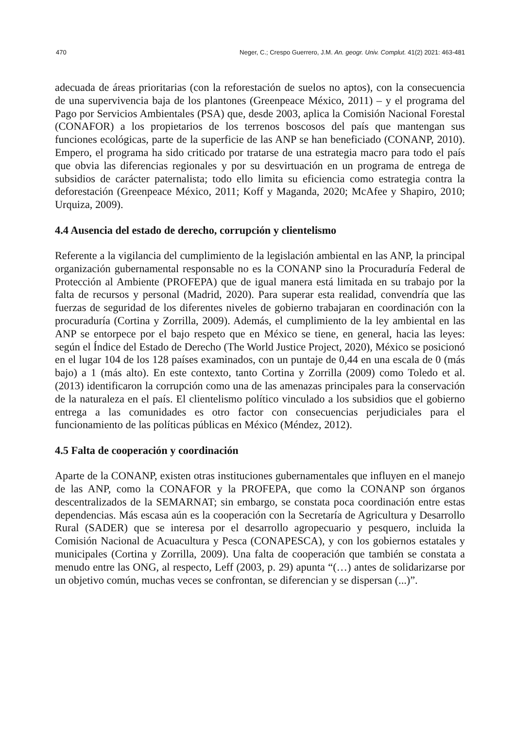470 Neger, C.; Crespo Guerrero, J.M. An. geogr. Univ. Complut. 41(2) 2021: 463-481
adecuada de áreas prioritarias (con la reforestación de suelos no aptos), con la consecuencia de una supervivencia baja de los plantones (Greenpeace México, 2011) – y el programa del Pago por Servicios Ambientales (PSA) que, desde 2003, aplica la Comisión Nacional Forestal (CONAFOR) a los propietarios de los terrenos boscosos del país que mantengan sus funciones ecológicas, parte de la superficie de las ANP se han beneficiado (CONANP, 2010). Empero, el programa ha sido criticado por tratarse de una estrategia macro para todo el país que obvia las diferencias regionales y por su desvirtuación en un programa de entrega de subsidios de carácter paternalista; todo ello limita su eficiencia como estrategia contra la deforestación (Greenpeace México, 2011; Koff y Maganda, 2020; McAfee y Shapiro, 2010; Urquiza, 2009).
4.4 Ausencia del estado de derecho, corrupción y clientelismo
Referente a la vigilancia del cumplimiento de la legislación ambiental en las ANP, la principal organización gubernamental responsable no es la CONANP sino la Procuraduría Federal de Protección al Ambiente (PROFEPA) que de igual manera está limitada en su trabajo por la falta de recursos y personal (Madrid, 2020). Para superar esta realidad, convendría que las fuerzas de seguridad de los diferentes niveles de gobierno trabajaran en coordinación con la procuraduría (Cortina y Zorrilla, 2009). Además, el cumplimiento de la ley ambiental en las ANP se entorpece por el bajo respeto que en México se tiene, en general, hacia las leyes: según el Índice del Estado de Derecho (The World Justice Project, 2020), México se posicionó en el lugar 104 de los 128 países examinados, con un puntaje de 0,44 en una escala de 0 (más bajo) a 1 (más alto). En este contexto, tanto Cortina y Zorrilla (2009) como Toledo et al. (2013) identificaron la corrupción como una de las amenazas principales para la conservación de la naturaleza en el país. El clientelismo político vinculado a los subsidios que el gobierno entrega a las comunidades es otro factor con consecuencias perjudiciales para el funcionamiento de las políticas públicas en México (Méndez, 2012).
4.5 Falta de cooperación y coordinación
Aparte de la CONANP, existen otras instituciones gubernamentales que influyen en el manejo de las ANP, como la CONAFOR y la PROFEPA, que como la CONANP son órganos descentralizados de la SEMARNAT; sin embargo, se constata poca coordinación entre estas dependencias. Más escasa aún es la cooperación con la Secretaría de Agricultura y Desarrollo Rural (SADER) que se interesa por el desarrollo agropecuario y pesquero, incluida la Comisión Nacional de Acuacultura y Pesca (CONAPESCA), y con los gobiernos estatales y municipales (Cortina y Zorrilla, 2009). Una falta de cooperación que también se constata a menudo entre las ONG, al respecto, Leff (2003, p. 29) apunta “(…) antes de solidarizarse por un objetivo común, muchas veces se confrontan, se diferencian y se dispersan (...)”.